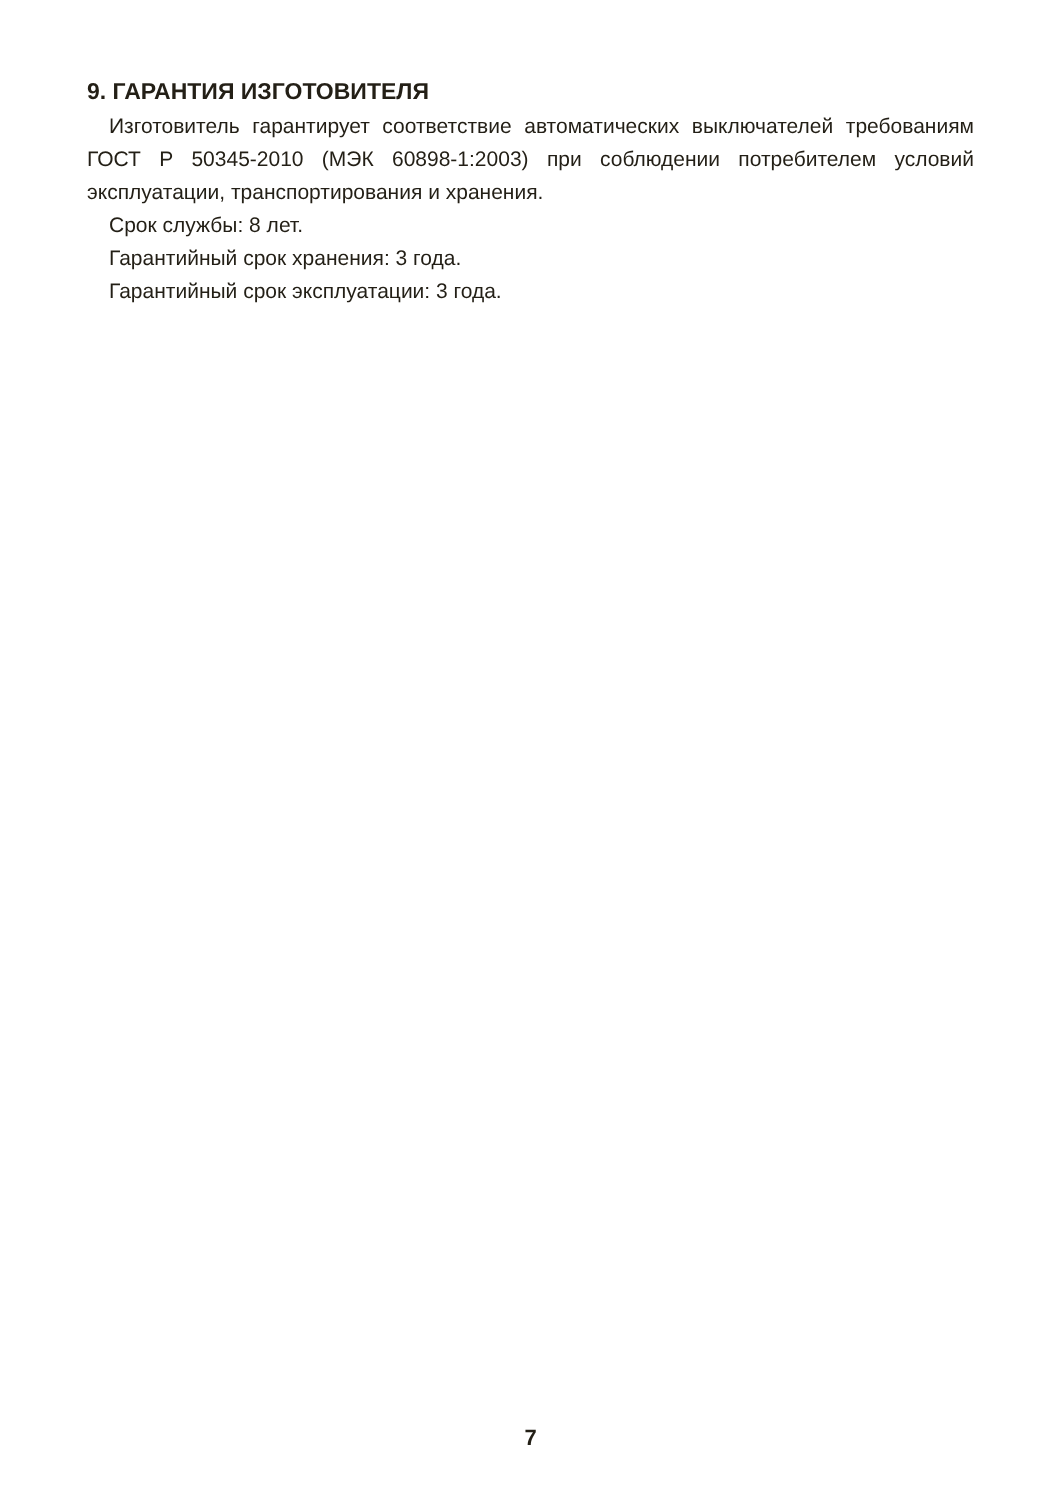9. ГАРАНТИЯ ИЗГОТОВИТЕЛЯ
Изготовитель гарантирует соответствие автоматических выключателей требованиям ГОСТ Р 50345-2010 (МЭК 60898-1:2003) при соблюдении потре­бителем условий эксплуатации, транспортирования и хранения.
Срок службы: 8 лет.
Гарантийный срок хранения: 3 года.
Гарантийный срок эксплуатации: 3 года.
7